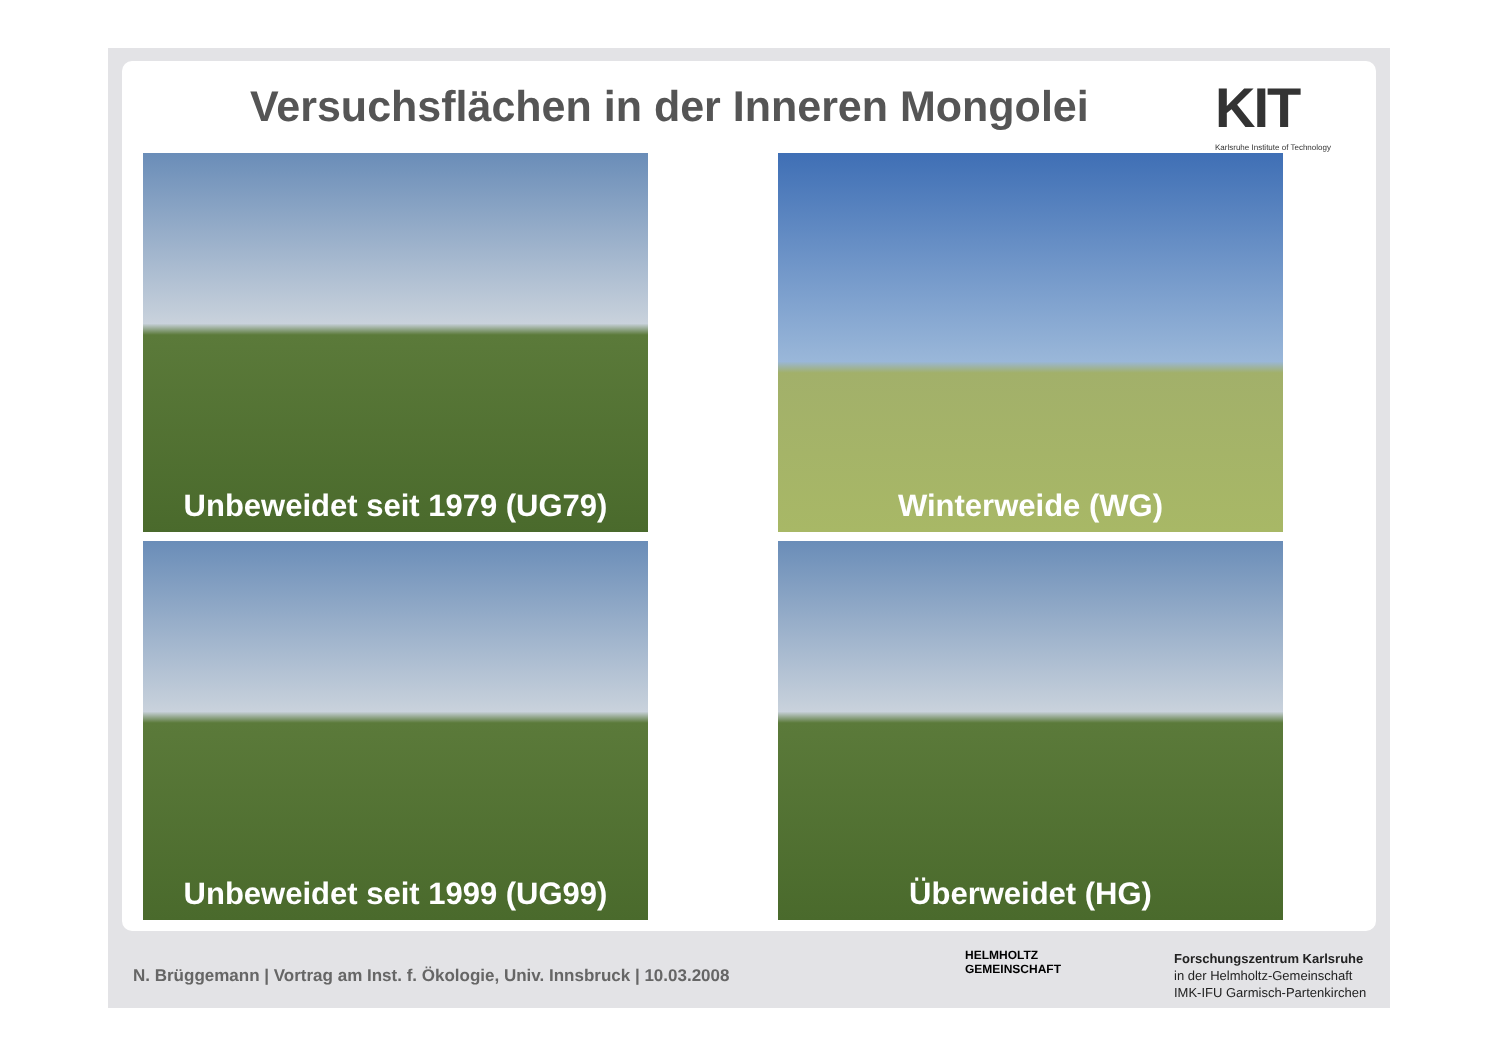Versuchsflächen in der Inneren Mongolei
KIT
Karlsruhe Institute of Technology
Unbeweidet seit 1979 (UG79) Winterweide (WG)
Unbeweidet seit 1999 (UG99) Überweidet (HG)
N. Brüggemann | Vortrag am Inst. f. Ökologie, Univ. Innsbruck | 10.03.2008
HELMHOLTZ
GEMEINSCHAFT
Forschungszentrum Karlsruhe
in der Helmholtz-Gemeinschaft
IMK-IFU Garmisch-Partenkirchen